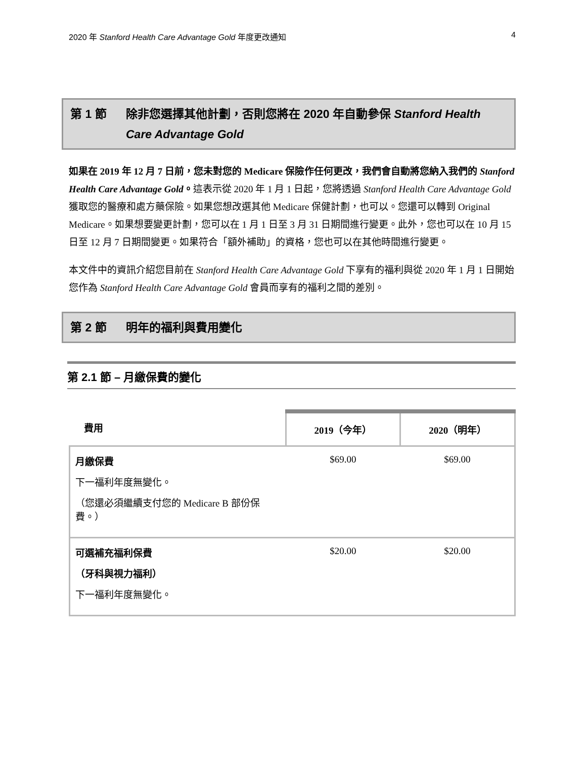2020 年 Stanford Health Care Advantage Gold 年度更改通知 4
第 1 節 除非您選擇其他計劃，否則您將在 2020 年自動參保 Stanford Health Care Advantage Gold
如果在 2019 年 12 月 7 日前，您未對您的 Medicare 保險作任何更改，我們會自動將您納入我們的 Stanford Health Care Advantage Gold。這表示從 2020 年 1 月 1 日起，您將透過 Stanford Health Care Advantage Gold 獲取您的醫療和處方藥保險。如果您想改選其他 Medicare 保健計劃，也可以。您還可以轉到 Original Medicare。如果想要變更計劃，您可以在 1 月 1 日至 3 月 31 日期間進行變更。此外，您也可以在 10 月 15 日至 12 月 7 日期間變更。如果符合「額外補助」的資格，您也可以在其他時間進行變更。
本文件中的資訊介紹您目前在 Stanford Health Care Advantage Gold 下享有的福利與從 2020 年 1 月 1 日開始您作為 Stanford Health Care Advantage Gold 會員而享有的福利之間的差別。
第 2 節 明年的福利與費用變化
第 2.1 節 – 月繳保費的變化
| 費用 | 2019（今年） | 2020（明年） |
| --- | --- | --- |
| 月繳保費 下一福利年度無變化。 （您還必須繼續支付您的 Medicare B 部份保費。） | $69.00 | $69.00 |
| 可選補充福利保費 （牙科與視力福利） 下一福利年度無變化。 | $20.00 | $20.00 |